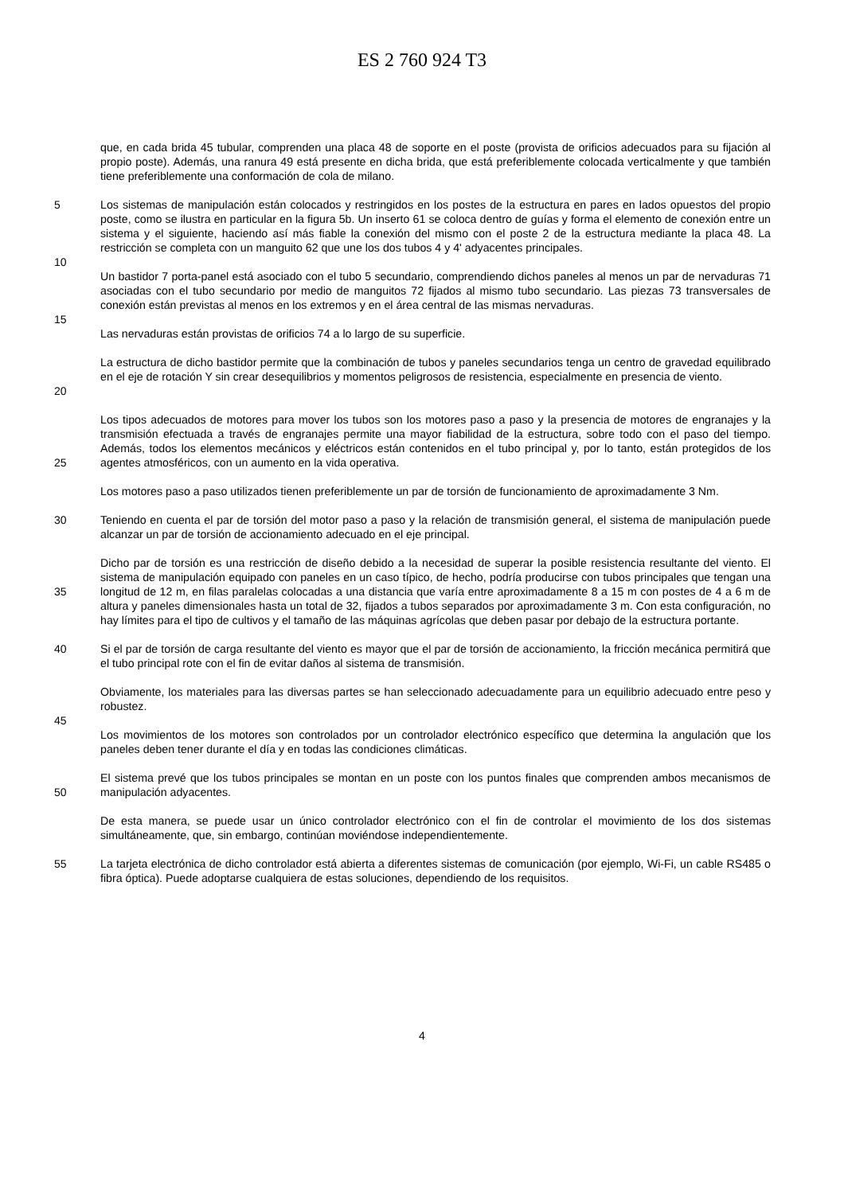ES 2 760 924 T3
que, en cada brida 45 tubular, comprenden una placa 48 de soporte en el poste (provista de orificios adecuados para su fijación al propio poste). Además, una ranura 49 está presente en dicha brida, que está preferiblemente colocada verticalmente y que también tiene preferiblemente una conformación de cola de milano.
5 Los sistemas de manipulación están colocados y restringidos en los postes de la estructura en pares en lados opuestos del propio poste, como se ilustra en particular en la figura 5b. Un inserto 61 se coloca dentro de guías y forma el elemento de conexión entre un sistema y el siguiente, haciendo así más fiable la conexión del mismo con el poste 2 de la estructura mediante la placa 48. La restricción se completa con un manguito 62 que une los dos tubos 4 y 4' adyacentes principales.
10
Un bastidor 7 porta-panel está asociado con el tubo 5 secundario, comprendiendo dichos paneles al menos un par de nervaduras 71 asociadas con el tubo secundario por medio de manguitos 72 fijados al mismo tubo secundario. Las piezas 73 transversales de conexión están previstas al menos en los extremos y en el área central de las mismas nervaduras.
15
Las nervaduras están provistas de orificios 74 a lo largo de su superficie.
20 La estructura de dicho bastidor permite que la combinación de tubos y paneles secundarios tenga un centro de gravedad equilibrado en el eje de rotación Y sin crear desequilibrios y momentos peligrosos de resistencia, especialmente en presencia de viento.
25 Los tipos adecuados de motores para mover los tubos son los motores paso a paso y la presencia de motores de engranajes y la transmisión efectuada a través de engranajes permite una mayor fiabilidad de la estructura, sobre todo con el paso del tiempo. Además, todos los elementos mecánicos y eléctricos están contenidos en el tubo principal y, por lo tanto, están protegidos de los agentes atmosféricos, con un aumento en la vida operativa.
Los motores paso a paso utilizados tienen preferiblemente un par de torsión de funcionamiento de aproximadamente 3 Nm.
30 Teniendo en cuenta el par de torsión del motor paso a paso y la relación de transmisión general, el sistema de manipulación puede alcanzar un par de torsión de accionamiento adecuado en el eje principal.
35 Dicho par de torsión es una restricción de diseño debido a la necesidad de superar la posible resistencia resultante del viento. El sistema de manipulación equipado con paneles en un caso típico, de hecho, podría producirse con tubos principales que tengan una longitud de 12 m, en filas paralelas colocadas a una distancia que varía entre aproximadamente 8 a 15 m con postes de 4 a 6 m de altura y paneles dimensionales hasta un total de 32, fijados a tubos separados por aproximadamente 3 m. Con esta configuración, no hay límites para el tipo de cultivos y el tamaño de las máquinas agrícolas que deben pasar por debajo de la estructura portante.
40 Si el par de torsión de carga resultante del viento es mayor que el par de torsión de accionamiento, la fricción mecánica permitirá que el tubo principal rote con el fin de evitar daños al sistema de transmisión.
Obviamente, los materiales para las diversas partes se han seleccionado adecuadamente para un equilibrio adecuado entre peso y robustez.
45
Los movimientos de los motores son controlados por un controlador electrónico específico que determina la angulación que los paneles deben tener durante el día y en todas las condiciones climáticas.
50 El sistema prevé que los tubos principales se montan en un poste con los puntos finales que comprenden ambos mecanismos de manipulación adyacentes.
De esta manera, se puede usar un único controlador electrónico con el fin de controlar el movimiento de los dos sistemas simultáneamente, que, sin embargo, continúan moviéndose independientemente.
55 La tarjeta electrónica de dicho controlador está abierta a diferentes sistemas de comunicación (por ejemplo, Wi-Fi, un cable RS485 o fibra óptica). Puede adoptarse cualquiera de estas soluciones, dependiendo de los requisitos.
4